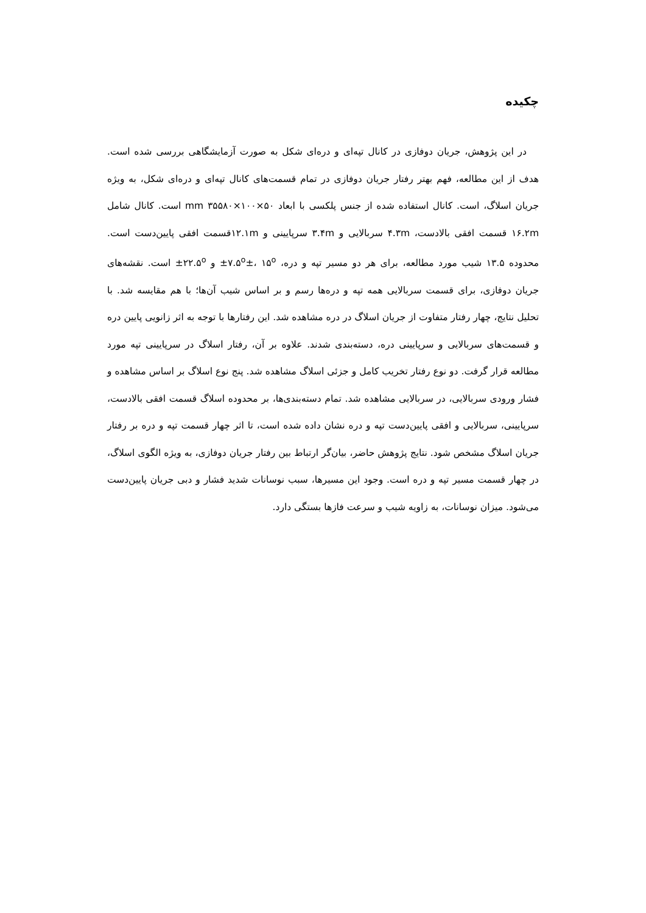چکیده
در این پژوهش، جریان دوفازی در کانال تپه‌ای و دره‌ای شکل به صورت آزمایشگاهی بررسی شده است. هدف از این مطالعه، فهم بهتر رفتار جریان دوفازی در تمام قسمت‌های کانال تپه‌ای و دره‌ای شکل، به ویژه جریان اسلاگ، است. کانال استفاده شده از جنس پلکسی با ابعاد mm ۳۵۵۸۰×۱۰۰×۵۰ است. کانال شامل ۱۶.۲m قسمت افقی بالادست، ۴.۳m سربالایی و ۳.۴m سرپایینی و ۱۲.۱mقسمت افقی پایین‌دست است. محدوده ۱۳.۵ شیب مورد مطالعه، برای هر دو مسیر تپه و دره، ۷.۵<sup>o</sup>±، ۱۵<sup>o</sup>± و ۲۲.۵<sup>o</sup>± است. نقشه‌های جریان دوفازی، برای قسمت سربالایی همه تپه و دره‌ها رسم و بر اساس شیب آن‌ها؛ با هم مقایسه شد. با تحلیل نتایج، چهار رفتار متفاوت از جریان اسلاگ در دره مشاهده شد. این رفتارها با توجه به اثر زانویی پایین دره و قسمت‌های سربالایی و سرپایینی دره، دسته‌بندی شدند. علاوه بر آن، رفتار اسلاگ در سرپایینی تپه مورد مطالعه قرار گرفت. دو نوع رفتار تخریب کامل و جزئی اسلاگ مشاهده شد. پنج نوع اسلاگ بر اساس مشاهده و فشار ورودی سربالایی، در سربالایی مشاهده شد. تمام دسته‌بندی‌ها، بر محدوده اسلاگ قسمت افقی بالادست، سرپایینی، سربالایی و افقی پایین‌دست تپه و دره نشان داده شده است، تا اثر چهار قسمت تپه و دره بر رفتار جریان اسلاگ مشخص شود. نتایج پژوهش حاضر، بیان‌گر ارتباط بین رفتار جریان دوفازی، به ویژه الگوی اسلاگ، در چهار قسمت مسیر تپه و دره است. وجود این مسیرها، سبب نوسانات شدید فشار و دبی جریان پایین‌دست می‌شود. میزان نوسانات، به زاویه شیب و سرعت فازها بستگی دارد.